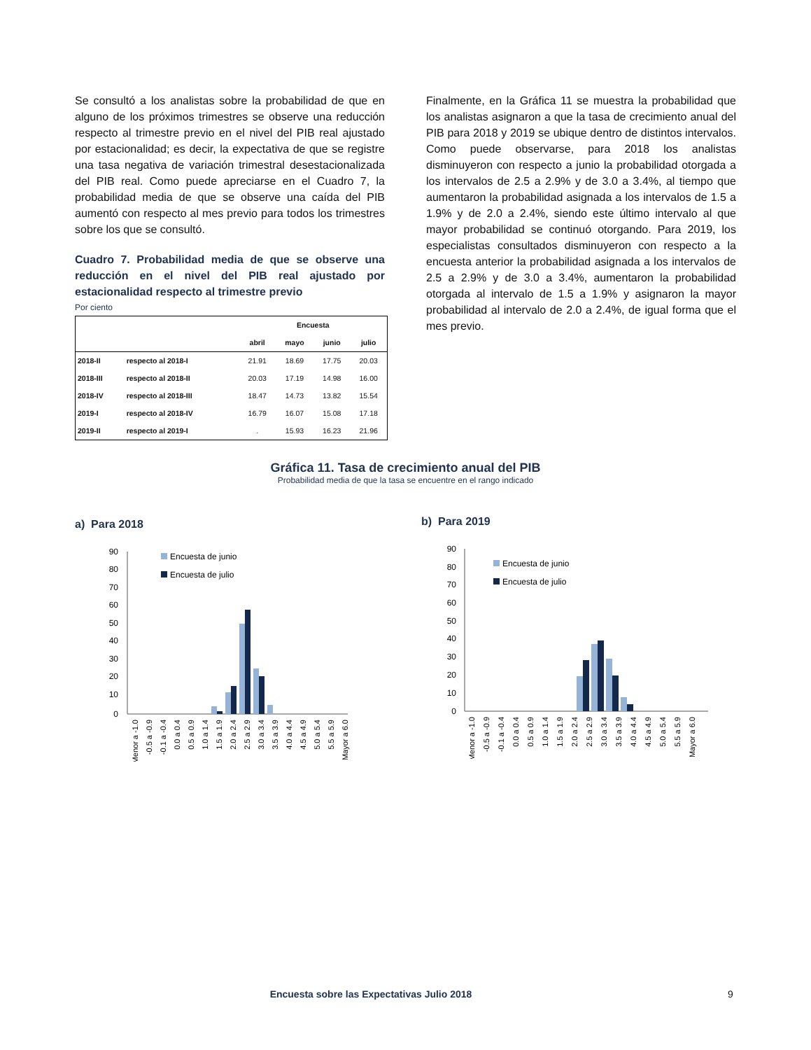Se consultó a los analistas sobre la probabilidad de que en alguno de los próximos trimestres se observe una reducción respecto al trimestre previo en el nivel del PIB real ajustado por estacionalidad; es decir, la expectativa de que se registre una tasa negativa de variación trimestral desestacionalizada del PIB real. Como puede apreciarse en el Cuadro 7, la probabilidad media de que se observe una caída del PIB aumentó con respecto al mes previo para todos los trimestres sobre los que se consultó.
Cuadro 7. Probabilidad media de que se observe una reducción en el nivel del PIB real ajustado por estacionalidad respecto al trimestre previo
Por ciento
| | | Encuesta | | | |
| --- | --- | --- | --- | --- | --- |
| | | abril | mayo | junio | julio |
| 2018-II | respecto al 2018-I | 21.91 | 18.69 | 17.75 | 20.03 |
| 2018-III | respecto al 2018-II | 20.03 | 17.19 | 14.98 | 16.00 |
| 2018-IV | respecto al 2018-III | 18.47 | 14.73 | 13.82 | 15.54 |
| 2019-I | respecto al 2018-IV | 16.79 | 16.07 | 15.08 | 17.18 |
| 2019-II | respecto al 2019-I | . | 15.93 | 16.23 | 21.96 |
Finalmente, en la Gráfica 11 se muestra la probabilidad que los analistas asignaron a que la tasa de crecimiento anual del PIB para 2018 y 2019 se ubique dentro de distintos intervalos. Como puede observarse, para 2018 los analistas disminuyeron con respecto a junio la probabilidad otorgada a los intervalos de 2.5 a 2.9% y de 3.0 a 3.4%, al tiempo que aumentaron la probabilidad asignada a los intervalos de 1.5 a 1.9% y de 2.0 a 2.4%, siendo este último intervalo al que mayor probabilidad se continuó otorgando. Para 2019, los especialistas consultados disminuyeron con respecto a la encuesta anterior la probabilidad asignada a los intervalos de 2.5 a 2.9% y de 3.0 a 3.4%, aumentaron la probabilidad otorgada al intervalo de 1.5 a 1.9% y asignaron la mayor probabilidad al intervalo de 2.0 a 2.4%, de igual forma que el mes previo.
Gráfica 11. Tasa de crecimiento anual del PIB
Probabilidad media de que la tasa se encuentre en el rango indicado
a) Para 2018
90
80
70
60
50
40
30
20
10
0
Encuesta de junio
Encuesta de julio
Menor a -1.0
-0.5 a -0.9
-0.1 a -0.4
0.0 a 0.4
0.5 a 0.9
1.0 a 1.4
1.5 a 1.9
2.0 a 2.4
2.5 a 2.9
3.0 a 3.4
3.5 a 3.9
4.0 a 4.4
4.5 a 4.9
5.0 a 5.4
5.5 a 5.9
Mayor a 6.0
b) Para 2019
90
80
70
60
50
40
30
20
10
0
Encuesta de junio
Encuesta de julio
Menor a -1.0
-0.5 a -0.9
-0.1 a -0.4
0.0 a 0.4
0.5 a 0.9
1.0 a 1.4
1.5 a 1.9
2.0 a 2.4
2.5 a 2.9
3.0 a 3.4
3.5 a 3.9
4.0 a 4.4
4.5 a 4.9
5.0 a 5.4
5.5 a 5.9
Mayor a 6.0
Encuesta sobre las Expectativas Julio 2018 9